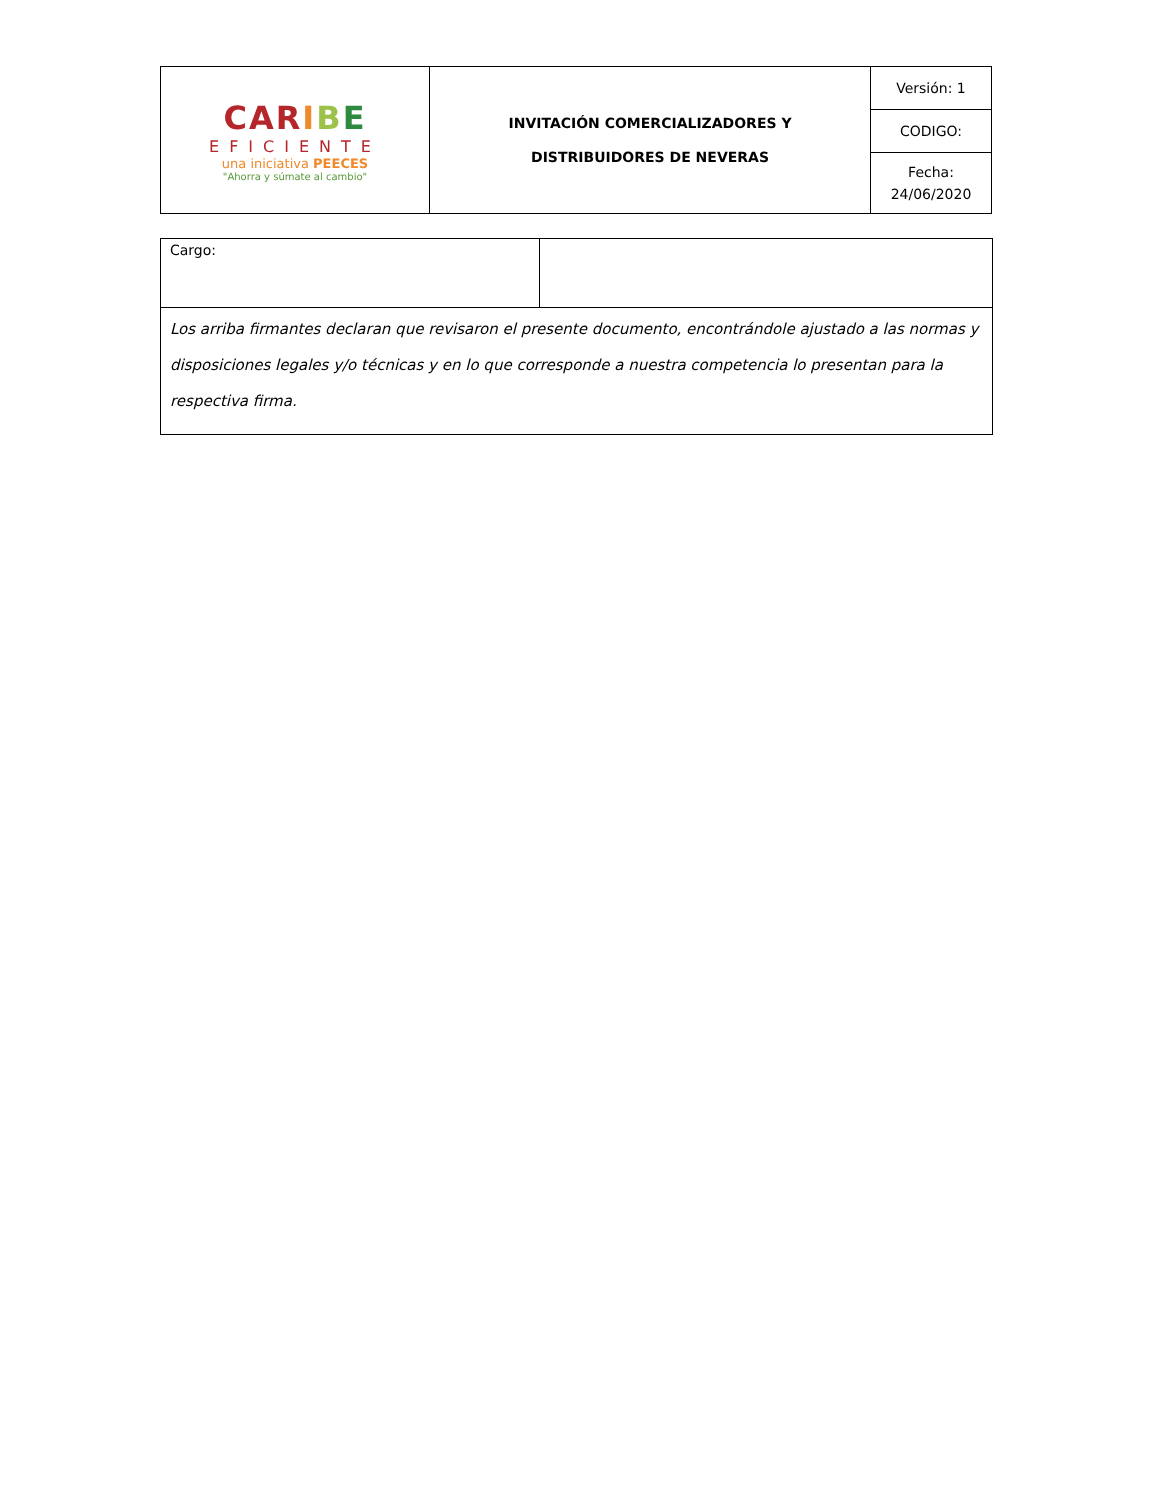| CAR I B E EFICIENTE una iniciativa PEECES "Ahorra y súmate al cambio" | INVITACIÓN COMERCIALIZADORES Y DISTRIBUIDORES DE NEVERAS | Versión: 1 |
| | | CODIGO: |
| | | Fecha: 24/06/2020 |
| Cargo: | |
| Los arriba firmantes declaran que revisaron el presente documento, encontrándole ajustado a las normas y disposiciones legales y/o técnicas y en lo que corresponde a nuestra competencia lo presentan para la respectiva firma. | |